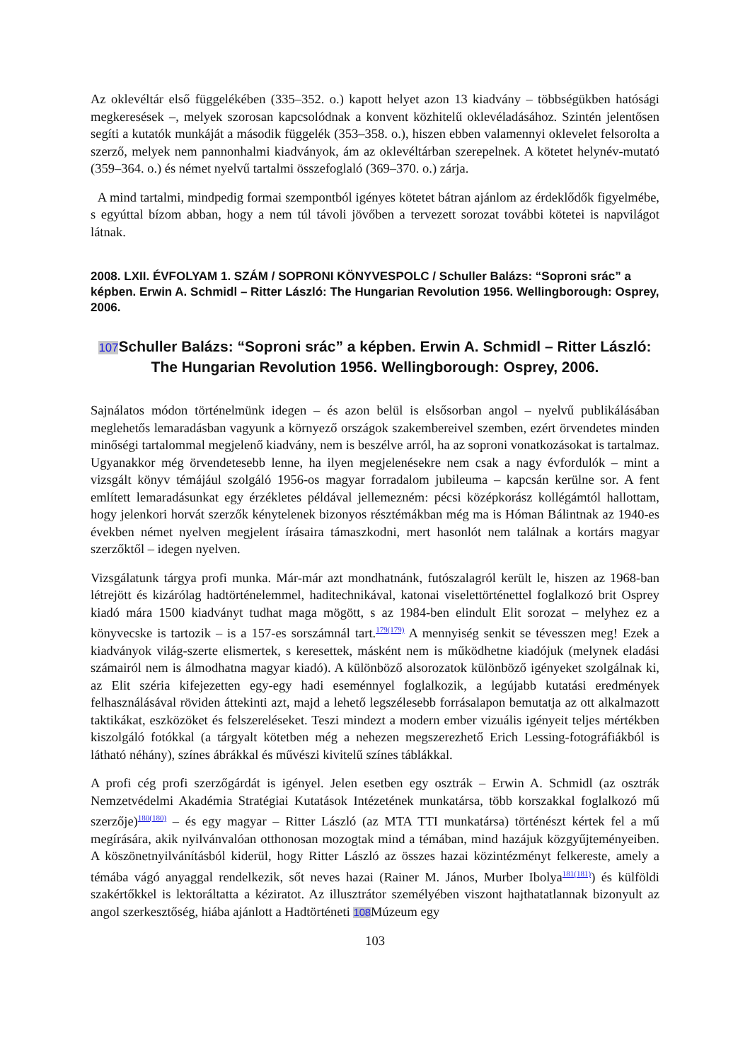Az oklevéltár első függelékében (335–352. o.) kapott helyet azon 13 kiadvány – többségükben hatósági megkeresések –, melyek szorosan kapcsolódnak a konvent közhitelű oklevéladásához. Szintén jelentősen segíti a kutatók munkáját a második függelék (353–358. o.), hiszen ebben valamennyi oklevelet felsorolta a szerző, melyek nem pannonhalmi kiadványok, ám az oklevéltárban szerepelnek. A kötetet helynév-mutató (359–364. o.) és német nyelvű tartalmi összefoglaló (369–370. o.) zárja.
A mind tartalmi, mindpedig formai szempontból igényes kötetet bátran ajánlom az érdeklődők figyelmébe, s egyúttal bízom abban, hogy a nem túl távoli jövőben a tervezett sorozat további kötetei is napvilágot látnak.
2008. LXII. ÉVFOLYAM 1. SZÁM / SOPRONI KÖNYVESPOLC / Schuller Balázs: “Soproni srác” a képben. Erwin A. Schmidl – Ritter László: The Hungarian Revolution 1956. Wellingborough: Osprey, 2006.
107 Schuller Balázs: “Soproni srác” a képben. Erwin A. Schmidl – Ritter László: The Hungarian Revolution 1956. Wellingborough: Osprey, 2006.
Sajnálatos módon történelmünk idegen – és azon belül is elsősorban angol – nyelvű publikálásában meglehetős lemaradásban vagyunk a környező országok szakembereivel szemben, ezért örvendetes minden minőségi tartalommal megjelenő kiadvány, nem is beszélve arról, ha az soproni vonatkozásokat is tartalmaz. Ugyanakkor még örvendetesebb lenne, ha ilyen megjelenésekre nem csak a nagy évfordulók – mint a vizsgált könyv témájául szolgáló 1956-os magyar forradalom jubileuma – kapcsán kerülne sor. A fent említett lemaradásunkat egy érzékletes példával jellemezném: pécsi középkorász kollégámtól hallottam, hogy jelenkori horvát szerzők kénytelenek bizonyos résztémákban még ma is Hóman Bálintnak az 1940-es években német nyelven megjelent írásaira támaszkodni, mert hasonlót nem találnak a kortárs magyar szerzőktől – idegen nyelven.
Vizsgálatunk tárgya profi munka. Már-már azt mondhatnánk, futószalagról került le, hiszen az 1968-ban létrejött és kizárólag hadtörténelemmel, haditechnikával, katonai viselettörténettel foglalkozó brit Osprey kiadó mára 1500 kiadványt tudhat maga mögött, s az 1984-ben elindult Elit sorozat – melyhez ez a könyvecske is tartozik – is a 157-es sorszámnál tart.<sup>179(179)</sup> A mennyiség senkit se tévesszen meg! Ezek a kiadványok világ-szerte elismertek, s keresettek, másként nem is működhetne kiadójuk (melynek eladási számairól nem is álmodhatna magyar kiadó). A különböző alsorozatok különböző igényeket szolgálnak ki, az Elit széria kifejezetten egy-egy hadi eseménnyel foglalkozik, a legújabb kutatási eredmények felhasználásával röviden áttekinti azt, majd a lehető legszélesebb forrásalapon bemutatja az ott alkalmazott taktikákat, eszközöket és felszereléseket. Teszi mindezt a modern ember vizuális igényeit teljes mértékben kiszolgáló fotókkal (a tárgyalt kötetben még a nehezen megszerezhető Erich Lessing-fotográfiákból is látható néhány), színes ábrákkal és művészi kivitelű színes táblákkal.
A profi cég profi szerzőgárdát is igényel. Jelen esetben egy osztrák – Erwin A. Schmidl (az osztrák Nemzetvédelmi Akadémia Stratégiai Kutatások Intézetének munkatársa, több korszakkal foglalkozó mű szerzője)<sup>180(180)</sup> – és egy magyar – Ritter László (az MTA TTI munkatársa) történészt kértek fel a mű megírására, akik nyilvánvalóan otthonosan mozogtak mind a témában, mind hazájuk közgyűjteményeiben. A köszönetnyilvánításból kiderül, hogy Ritter László az összes hazai közintézményt felkereste, amely a témába vágó anyaggal rendelkezik, sőt neves hazai (Rainer M. János, Murber Ibolya<sup>181(181)</sup>) és külföldi szakértőkkel is lektoráltatta a kéziratot. Az illusztrátor személyében viszont hajthatatlannak bizonyult az angol szerkesztőség, hiába ajánlott a Hadtörténeti 108 Múzeum egy
103